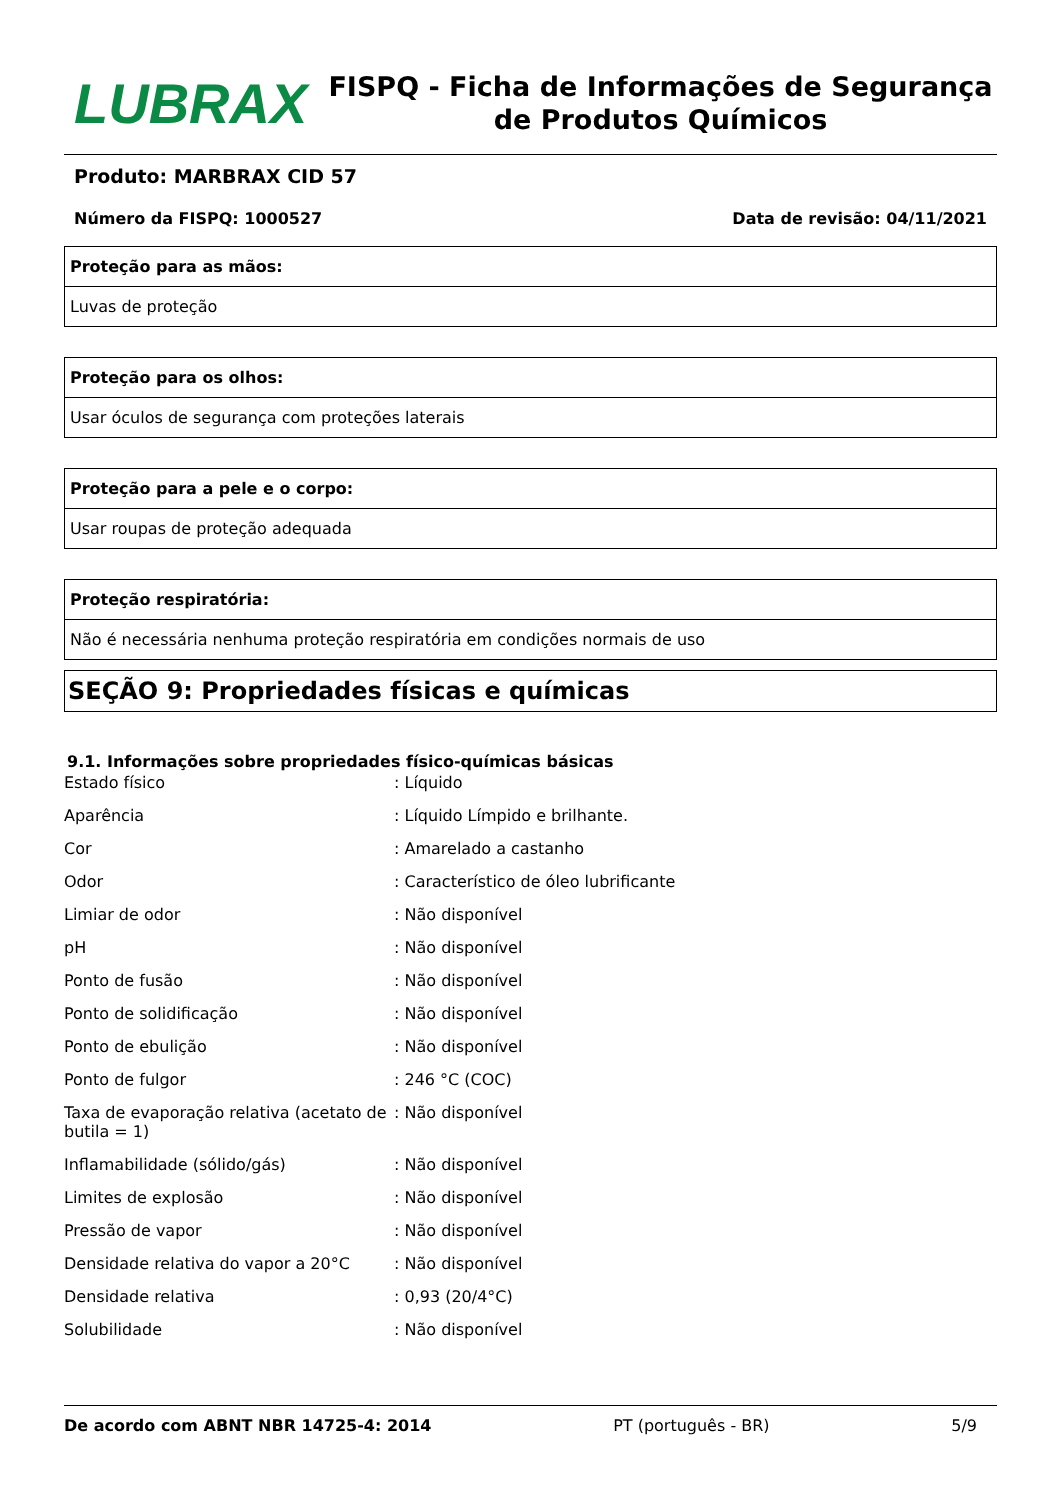LUBRAX
FISPQ - Ficha de Informações de Segurança de Produtos Químicos
Produto: MARBRAX CID 57
Número da FISPQ: 1000527 Data de revisão: 04/11/2021
| Proteção para as mãos: |
| --- |
| Luvas de proteção |
| Proteção para os olhos: |
| --- |
| Usar óculos de segurança com proteções laterais |
| Proteção para a pele e o corpo: |
| --- |
| Usar roupas de proteção adequada |
| Proteção respiratória: |
| --- |
| Não é necessária nenhuma proteção respiratória em condições normais de uso |
SEÇÃO 9: Propriedades físicas e químicas
9.1. Informações sobre propriedades físico-químicas básicas
| Estado físico | : Líquido |
| Aparência | : Líquido Límpido e brilhante. |
| Cor | : Amarelado a castanho |
| Odor | : Característico de óleo lubrificante |
| Limiar de odor | : Não disponível |
| pH | : Não disponível |
| Ponto de fusão | : Não disponível |
| Ponto de solidificação | : Não disponível |
| Ponto de ebulição | : Não disponível |
| Ponto de fulgor | : 246 °C (COC) |
| Taxa de evaporação relativa (acetato de butila = 1) | : Não disponível |
| Inflamabilidade (sólido/gás) | : Não disponível |
| Limites de explosão | : Não disponível |
| Pressão de vapor | : Não disponível |
| Densidade relativa do vapor a 20°C | : Não disponível |
| Densidade relativa | : 0,93 (20/4°C) |
| Solubilidade | : Não disponível |
De acordo com ABNT NBR 14725-4: 2014 PT (português - BR) 5/9